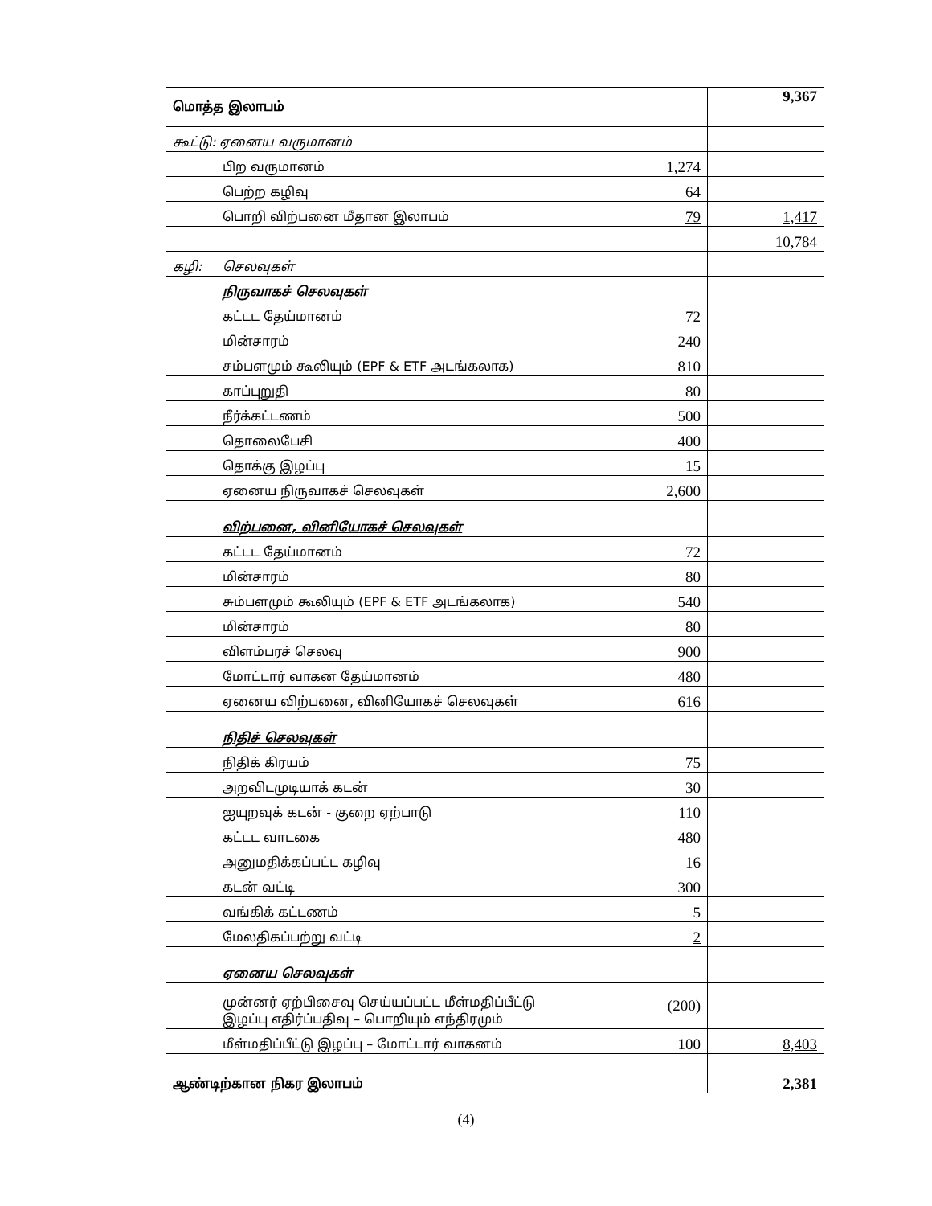| மொத்த இலாபம் | | 9,367 |
| கூட்டு: ஏனைய வருமானம் | | |
| பிற வருமானம் | 1,274 | |
| பெற்ற கழிவு | 64 | |
| பொறி விற்பனை மீதான இலாபம் | 79 | 1,417 |
| | | 10,784 |
| கழி: செலவுகள் | | |
| நிருவாகச் செலவுகள் | | |
| கட்டட தேய்மானம் | 72 | |
| மின்சாரம் | 240 | |
| சம்பளமும் கூலியும் (EPF & ETF அடங்கலாக) | 810 | |
| காப்புறுதி | 80 | |
| நீர்க்கட்டணம் | 500 | |
| தொலைபேசி | 400 | |
| தொக்கு இழப்பு | 15 | |
| ஏனைய நிருவாகச் செலவுகள் | 2,600 | |
| விற்பனை, வினியோகச் செலவுகள் | | |
| கட்டட தேய்மானம் | 72 | |
| மின்சாரம் | 80 | |
| சும்பளமும் கூலியும் (EPF & ETF அடங்கலாக) | 540 | |
| மின்சாரம் | 80 | |
| விளம்பரச் செலவு | 900 | |
| மோட்டார் வாகன தேய்மானம் | 480 | |
| ஏனைய விற்பனை, வினியோகச் செலவுகள் | 616 | |
| நிதிச் செலவுகள் | | |
| நிதிக் கிரயம் | 75 | |
| அறவிடமுடியாக் கடன் | 30 | |
| ஐயுறவுக் கடன் - குறை ஏற்பாடு | 110 | |
| கட்டட வாடகை | 480 | |
| அனுமதிக்கப்பட்ட கழிவு | 16 | |
| கடன் வட்டி | 300 | |
| வங்கிக் கட்டணம் | 5 | |
| மேலதிகப்பற்று வட்டி | 2 | |
| ஏனைய செலவுகள் | | |
| முன்னர் ஏற்பிசைவு செய்யப்பட்ட மீள்மதிப்பீட்டு இழப்பு எதிர்ப்பதிவு – பொறியும் எந்திரமும் | (200) | |
| மீள்மதிப்பீட்டு இழப்பு – மோட்டார் வாகனம் | 100 | 8,403 |
| ஆண்டிற்கான நிகர இலாபம் | | 2,381 |
(4)